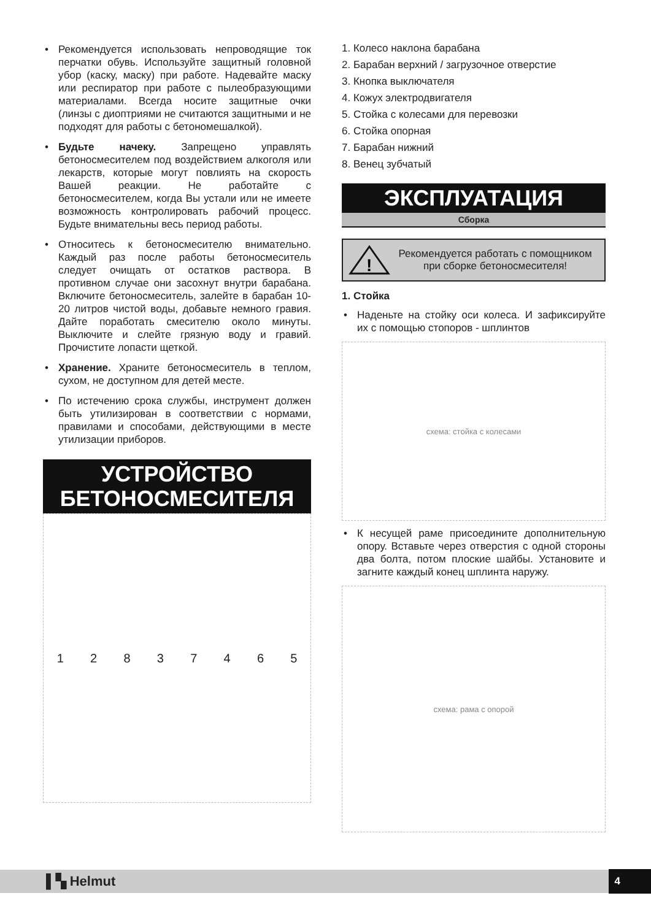• Рекомендуется использовать непроводящие ток перчатки обувь. Используйте защитный головной убор (каску, маску) при работе. Надевайте маску или респиратор при работе с пылеобразующими материалами. Всегда носите защитные очки (линзы с диоптриями не считаются защитными и не подходят для работы с бетономешалкой).
• Будьте начеку. Запрещено управлять бетоносмесителем под воздействием алкоголя или лекарств, которые могут повлиять на скорость Вашей реакции. Не работайте с бетоносмесителем, когда Вы устали или не имеете возможность контролировать рабочий процесс. Будьте внимательны весь период работы.
• Относитесь к бетоносмесителю внимательно. Каждый раз после работы бетоносмеситель следует очищать от остатков раствора. В противном случае они засохнут внутри барабана. Включите бетоносмеситель, залейте в барабан 10-20 литров чистой воды, добавьте немного гравия. Дайте поработать смесителю около минуты. Выключите и слейте грязную воду и гравий. Прочистите лопасти щеткой.
• Хранение. Храните бетоносмеситель в теплом, сухом, не доступном для детей месте.
• По истечению срока службы, инструмент должен быть утилизирован в соответствии с нормами, правилами и способами, действующими в месте утилизации приборов.
УСТРОЙСТВО
БЕТОНОСМЕСИТЕЛЯ
1 2 8 3 7 4 6 5
1. Колесо наклона барабана
2. Барабан верхний / загрузочное отверстие
3. Кнопка выключателя
4. Кожух электродвигателя
5. Стойка с колесами для перевозки
6. Стойка опорная
7. Барабан нижний
8. Венец зубчатый
ЭКСПЛУАТАЦИЯ
Сборка
!
Рекомендуется работать с помощником при сборке бетоносмесителя!
1. Стойка
• Наденьте на стойку оси колеса. И зафиксируйте их с помощью стопоров - шплинтов
схема: стойка с колесами
• К несущей раме присоедините дополнительную опору. Вставьте через отверстия с одной стороны два болта, потом плоские шайбы. Установите и загните каждый конец шплинта наружу.
схема: рама с опорой
▌▚ Helmut 4